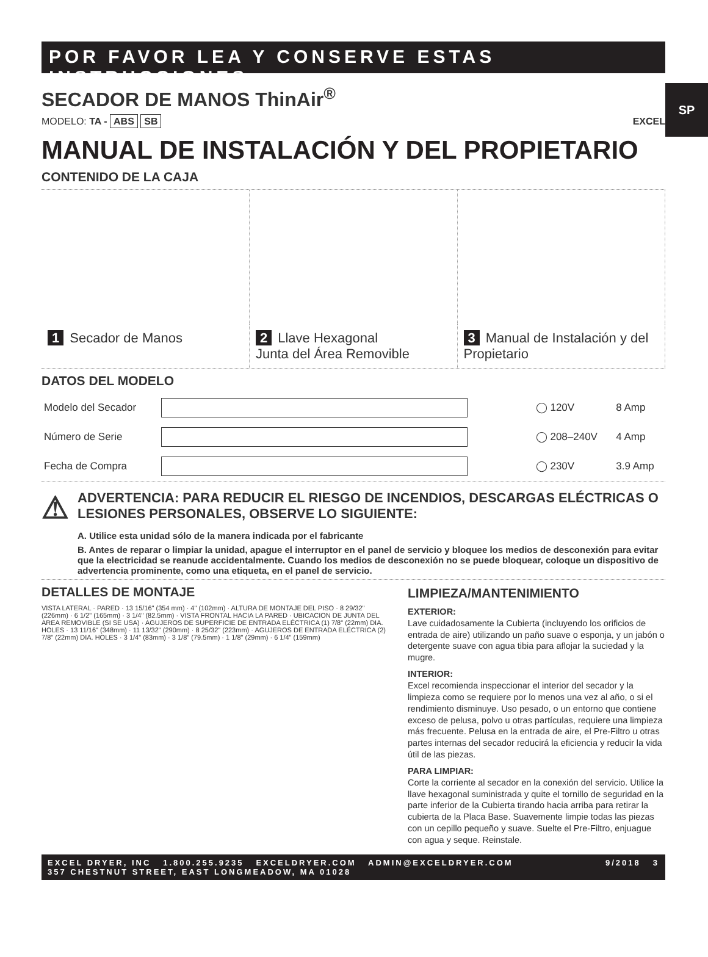SP
POR FAVOR LEA Y CONSERVE ESTAS INSTRUCCIONES
SECADOR DE MANOS ThinAir<sup>®</sup>
MODELO: TA - ABS SB EXCEL
MANUAL DE INSTALACIÓN Y DEL PROPIETARIO
CONTENIDO DE LA CAJA
| 1 Secador de Manos | 2 Llave Hexagonal Junta del Área Removible | 3 Manual de Instalación y del Propietario |
DATOS DEL MODELO
| Modelo del Secador | | ◯ 120V | 8 Amp |
| Número de Serie | | ◯ 208–240V | 4 Amp |
| Fecha de Compra | | ◯ 230V | 3.9 Amp |
⚠
ADVERTENCIA: PARA REDUCIR EL RIESGO DE INCENDIOS, DESCARGAS ELÉCTRICAS O LESIONES PERSONALES, OBSERVE LO SIGUIENTE:
A. Utilice esta unidad sólo de la manera indicada por el fabricante
B. Antes de reparar o limpiar la unidad, apague el interruptor en el panel de servicio y bloquee los medios de desconexión para evitar que la electricidad se reanude accidentalmente. Cuando los medios de desconexión no se puede bloquear, coloque un dispositivo de advertencia prominente, como una etiqueta, en el panel de servicio.
DETALLES DE MONTAJE
VISTA LATERAL · PARED · 13 15/16" (354 mm) · 4" (102mm) · ALTURA DE MONTAJE DEL PISO · 8 29/32" (226mm) · 6 1/2" (165mm) · 3 1/4" (82.5mm) · VISTA FRONTAL HACIA LA PARED · UBICACION DE JUNTA DEL AREA REMOVIBLE (SI SE USA) · AGUJEROS DE SUPERFICIE DE ENTRADA ELÉCTRICA (1) 7/8" (22mm) DIA. HOLES · 13 11/16" (348mm) · 11 13/32" (290mm) · 8 25/32" (223mm) · AGUJEROS DE ENTRADA ELÉCTRICA (2) 7/8" (22mm) DIA. HOLES · 3 1/4" (83mm) · 3 1/8" (79.5mm) · 1 1/8" (29mm) · 6 1/4" (159mm)
LIMPIEZA/MANTENIMIENTO
EXTERIOR:
Lave cuidadosamente la Cubierta (incluyendo los orificios de entrada de aire) utilizando un paño suave o esponja, y un jabón o detergente suave con agua tibia para aflojar la suciedad y la mugre.
INTERIOR:
Excel recomienda inspeccionar el interior del secador y la limpieza como se requiere por lo menos una vez al año, o si el rendimiento disminuye. Uso pesado, o un entorno que contiene exceso de pelusa, polvo u otras partículas, requiere una limpieza más frecuente. Pelusa en la entrada de aire, el Pre-Filtro u otras partes internas del secador reducirá la eficiencia y reducir la vida útil de las piezas.
PARA LIMPIAR:
Corte la corriente al secador en la conexión del servicio. Utilice la llave hexagonal suministrada y quite el tornillo de seguridad en la parte inferior de la Cubierta tirando hacia arriba para retirar la cubierta de la Placa Base. Suavemente limpie todas las piezas con un cepillo pequeño y suave. Suelte el Pre-Filtro, enjuague con agua y seque. Reinstale.
EXCEL DRYER, INC 1.800.255.9235 EXCELDRYER.COM ADMIN@EXCELDRYER.COM
357 CHESTNUT STREET, EAST LONGMEADOW, MA 01028
9/2018 3